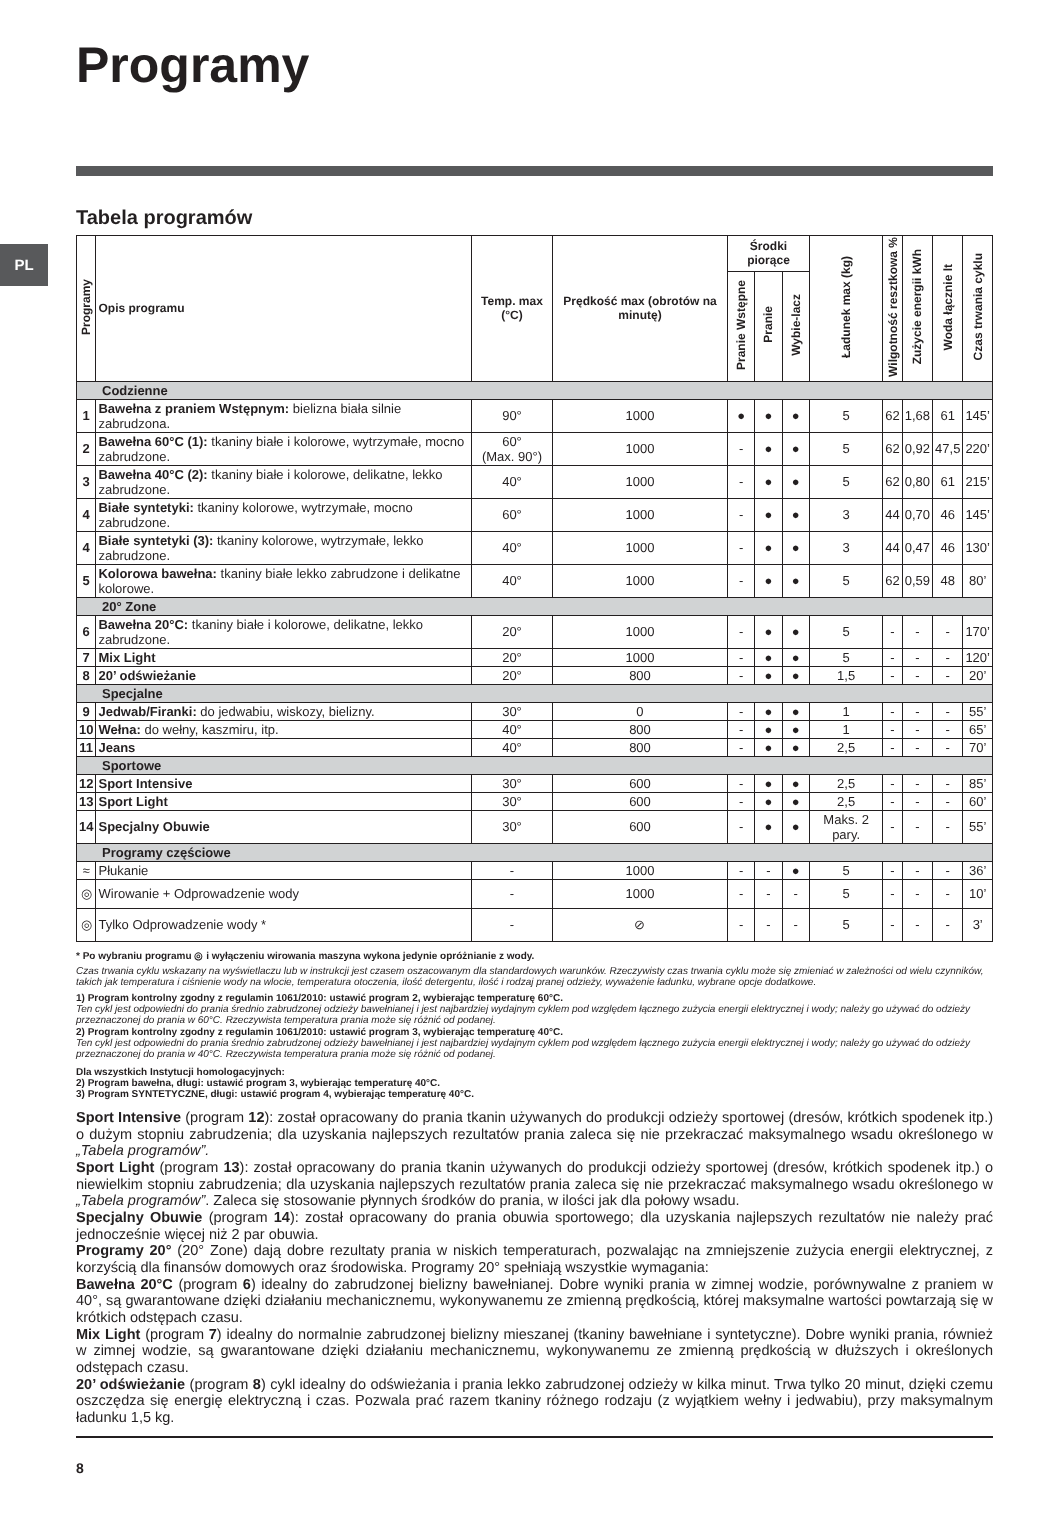PL
Programy
Tabela programów
| Programy | Opis programu | Temp. max (°C) | Prędkość max (obrotów na minutę) | Środki piorące | | | Ładunek max (kg) | Wilgotność resztkowa % | Zużycie energii kWh | Woda łącznie lt | Czas trwania cyklu |
| --- | --- | --- | --- | --- | --- | --- | --- | --- | --- | --- | --- |
| | | | | Pranie Wstępne | Pranie | Wybie-lacz | | | | | |
| Codzienne | | | | | | | | | | | |
| 1 | Bawełna z praniem Wstępnym: bielizna biała silnie zabrudzona. | 90° | 1000 | ● | ● | ● | 5 | 62 | 1,68 | 61 | 145’ |
| 2 | Bawełna 60°C (1): tkaniny białe i kolorowe, wytrzymałe, mocno zabrudzone. | 60° (Max. 90°) | 1000 | - | ● | ● | 5 | 62 | 0,92 | 47,5 | 220’ |
| 3 | Bawełna 40°C (2): tkaniny białe i kolorowe, delikatne, lekko zabrudzone. | 40° | 1000 | - | ● | ● | 5 | 62 | 0,80 | 61 | 215’ |
| 4 | Białe syntetyki: tkaniny kolorowe, wytrzymałe, mocno zabrudzone. | 60° | 1000 | - | ● | ● | 3 | 44 | 0,70 | 46 | 145’ |
| 4 | Białe syntetyki (3): tkaniny kolorowe, wytrzymałe, lekko zabrudzone. | 40° | 1000 | - | ● | ● | 3 | 44 | 0,47 | 46 | 130’ |
| 5 | Kolorowa bawełna: tkaniny białe lekko zabrudzone i delikatne kolorowe. | 40° | 1000 | - | ● | ● | 5 | 62 | 0,59 | 48 | 80’ |
| 20° Zone | | | | | | | | | | | |
| 6 | Bawełna 20°C: tkaniny białe i kolorowe, delikatne, lekko zabrudzone. | 20° | 1000 | - | ● | ● | 5 | - | - | - | 170’ |
| 7 | Mix Light | 20° | 1000 | - | ● | ● | 5 | - | - | - | 120’ |
| 8 | 20’ odświeżanie | 20° | 800 | - | ● | ● | 1,5 | - | - | - | 20’ |
| Specjalne | | | | | | | | | | | |
| 9 | Jedwab/Firanki: do jedwabiu, wiskozy, bielizny. | 30° | 0 | - | ● | ● | 1 | - | - | - | 55’ |
| 10 | Wełna: do wełny, kaszmiru, itp. | 40° | 800 | - | ● | ● | 1 | - | - | - | 65’ |
| 11 | Jeans | 40° | 800 | - | ● | ● | 2,5 | - | - | - | 70’ |
| Sportowe | | | | | | | | | | | |
| 12 | Sport Intensive | 30° | 600 | - | ● | ● | 2,5 | - | - | - | 85’ |
| 13 | Sport Light | 30° | 600 | - | ● | ● | 2,5 | - | - | - | 60’ |
| 14 | Specjalny Obuwie | 30° | 600 | - | ● | ● | Maks. 2 pary. | - | - | - | 55’ |
| Programy częściowe | | | | | | | | | | | |
| ≈ | Płukanie | - | 1000 | - | - | ● | 5 | - | - | - | 36’ |
| ◎ | Wirowanie + Odprowadzenie wody | - | 1000 | - | - | - | 5 | - | - | - | 10’ |
| ◎ | Tylko Odprowadzenie wody * | - | ⊘ | - | - | - | 5 | - | - | - | 3’ |
* Po wybraniu programu ◎ i wyłączeniu wirowania maszyna wykona jedynie opróżnianie z wody.
Czas trwania cyklu wskazany na wyświetlaczu lub w instrukcji jest czasem oszacowanym dla standardowych warunków. Rzeczywisty czas trwania cyklu może się zmieniać w zależności od wielu czynników, takich jak temperatura i ciśnienie wody na wlocie, temperatura otoczenia, ilość detergentu, ilość i rodzaj pranej odzieży, wyważenie ładunku, wybrane opcje dodatkowe.
1) Program kontrolny zgodny z regulamin 1061/2010: ustawić program 2, wybierając temperaturę 60°C.
Ten cykl jest odpowiedni do prania średnio zabrudzonej odzieży bawełnianej i jest najbardziej wydajnym cyklem pod względem łącznego zużycia energii elektrycznej i wody; należy go używać do odzieży przeznaczonej do prania w 60°C. Rzeczywista temperatura prania może się różnić od podanej.
2) Program kontrolny zgodny z regulamin 1061/2010: ustawić program 3, wybierając temperaturę 40°C.
Ten cykl jest odpowiedni do prania średnio zabrudzonej odzieży bawełnianej i jest najbardziej wydajnym cyklem pod względem łącznego zużycia energii elektrycznej i wody; należy go używać do odzieży przeznaczonej do prania w 40°C. Rzeczywista temperatura prania może się różnić od podanej.
Dla wszystkich Instytucji homologacyjnych:
2) Program bawełna, długi: ustawić program 3, wybierając temperaturę 40°C.
3) Program SYNTETYCZNE, długi: ustawić program 4, wybierając temperaturę 40°C.
Sport Intensive (program 12): został opracowany do prania tkanin używanych do produkcji odzieży sportowej (dresów, krótkich spodenek itp.) o dużym stopniu zabrudzenia; dla uzyskania najlepszych rezultatów prania zaleca się nie przekraczać maksymalnego wsadu określonego w „Tabela programów”.
Sport Light (program 13): został opracowany do prania tkanin używanych do produkcji odzieży sportowej (dresów, krótkich spodenek itp.) o niewielkim stopniu zabrudzenia; dla uzyskania najlepszych rezultatów prania zaleca się nie przekraczać maksymalnego wsadu określonego w „Tabela programów”. Zaleca się stosowanie płynnych środków do prania, w ilości jak dla połowy wsadu.
Specjalny Obuwie (program 14): został opracowany do prania obuwia sportowego; dla uzyskania najlepszych rezultatów nie należy prać jednocześnie więcej niż 2 par obuwia.
Programy 20° (20° Zone) dają dobre rezultaty prania w niskich temperaturach, pozwalając na zmniejszenie zużycia energii elektrycznej, z korzyścią dla finansów domowych oraz środowiska. Programy 20° spełniają wszystkie wymagania:
Bawełna 20°C (program 6) idealny do zabrudzonej bielizny bawełnianej. Dobre wyniki prania w zimnej wodzie, porównywalne z praniem w 40°, są gwarantowane dzięki działaniu mechanicznemu, wykonywanemu ze zmienną prędkością, której maksymalne wartości powtarzają się w krótkich odstępach czasu.
Mix Light (program 7) idealny do normalnie zabrudzonej bielizny mieszanej (tkaniny bawełniane i syntetyczne). Dobre wyniki prania, również w zimnej wodzie, są gwarantowane dzięki działaniu mechanicznemu, wykonywanemu ze zmienną prędkością w dłuższych i określonych odstępach czasu.
20’ odświeżanie (program 8) cykl idealny do odświeżania i prania lekko zabrudzonej odzieży w kilka minut. Trwa tylko 20 minut, dzięki czemu oszczędza się energię elektryczną i czas. Pozwala prać razem tkaniny różnego rodzaju (z wyjątkiem wełny i jedwabiu), przy maksymalnym ładunku 1,5 kg.
8